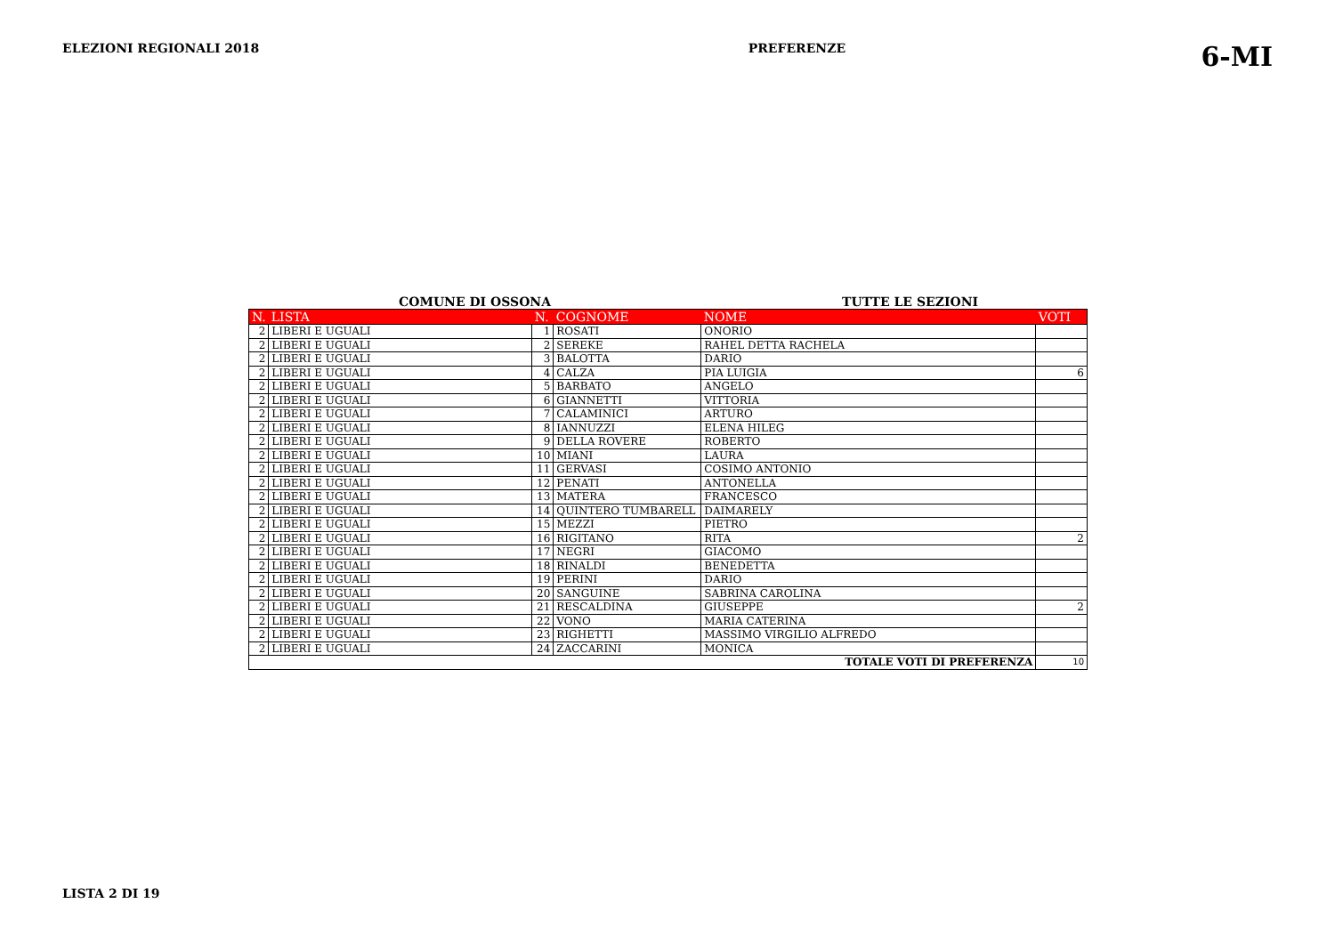ELEZIONI REGIONALI 2018 PREFERENZE 6-MI
COMUNE DI OSSONA TUTTE LE SEZIONI
| N. | LISTA | N. | COGNOME | NOME | VOTI |
| --- | --- | --- | --- | --- | --- |
| 2 | LIBERI E UGUALI | 1 | ROSATI | ONORIO | |
| 2 | LIBERI E UGUALI | 2 | SEREKE | RAHEL DETTA RACHELA | |
| 2 | LIBERI E UGUALI | 3 | BALOTTA | DARIO | |
| 2 | LIBERI E UGUALI | 4 | CALZA | PIA LUIGIA | 6 |
| 2 | LIBERI E UGUALI | 5 | BARBATO | ANGELO | |
| 2 | LIBERI E UGUALI | 6 | GIANNETTI | VITTORIA | |
| 2 | LIBERI E UGUALI | 7 | CALAMINICI | ARTURO | |
| 2 | LIBERI E UGUALI | 8 | IANNUZZI | ELENA HILEG | |
| 2 | LIBERI E UGUALI | 9 | DELLA ROVERE | ROBERTO | |
| 2 | LIBERI E UGUALI | 10 | MIANI | LAURA | |
| 2 | LIBERI E UGUALI | 11 | GERVASI | COSIMO ANTONIO | |
| 2 | LIBERI E UGUALI | 12 | PENATI | ANTONELLA | |
| 2 | LIBERI E UGUALI | 13 | MATERA | FRANCESCO | |
| 2 | LIBERI E UGUALI | 14 | QUINTERO TUMBARELL | DAIMARELY | |
| 2 | LIBERI E UGUALI | 15 | MEZZI | PIETRO | |
| 2 | LIBERI E UGUALI | 16 | RIGITANO | RITA | 2 |
| 2 | LIBERI E UGUALI | 17 | NEGRI | GIACOMO | |
| 2 | LIBERI E UGUALI | 18 | RINALDI | BENEDETTA | |
| 2 | LIBERI E UGUALI | 19 | PERINI | DARIO | |
| 2 | LIBERI E UGUALI | 20 | SANGUINE | SABRINA CAROLINA | |
| 2 | LIBERI E UGUALI | 21 | RESCALDINA | GIUSEPPE | 2 |
| 2 | LIBERI E UGUALI | 22 | VONO | MARIA CATERINA | |
| 2 | LIBERI E UGUALI | 23 | RIGHETTI | MASSIMO VIRGILIO ALFREDO | |
| 2 | LIBERI E UGUALI | 24 | ZACCARINI | MONICA | |
| TOTALE VOTI DI PREFERENZA | | | | | 10 |
LISTA 2 DI 19